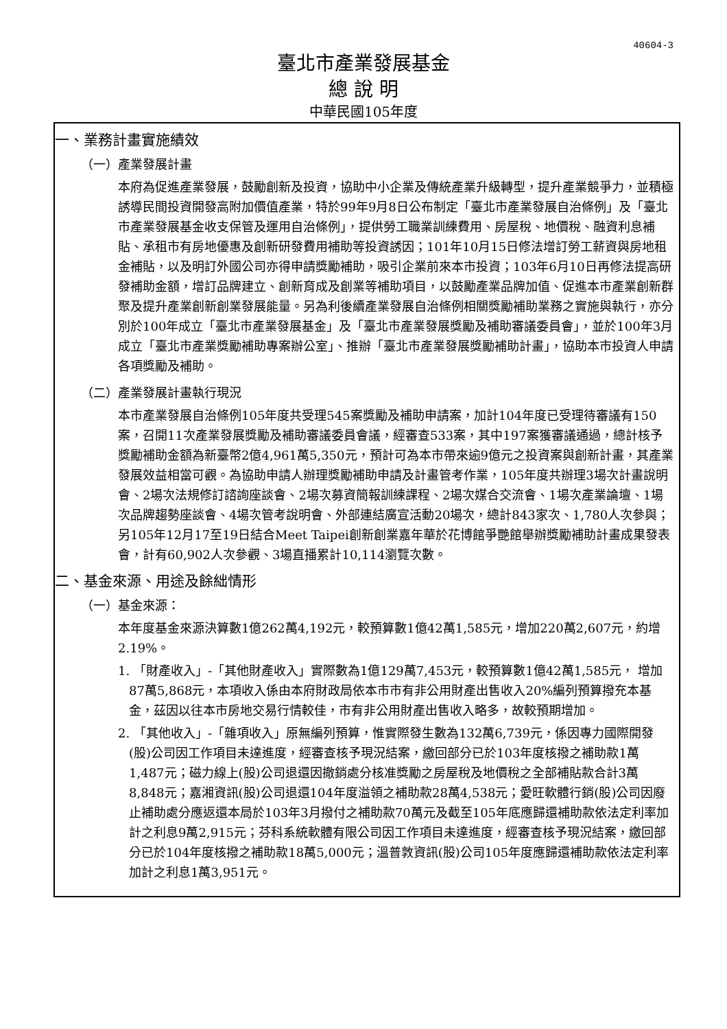40604-3
臺北市產業發展基金
總 說 明
中華民國105年度
一、業務計畫實施績效
（一）產業發展計畫
本府為促進產業發展，鼓勵創新及投資，協助中小企業及傳統產業升級轉型，提升產業競爭力，並積極誘導民間投資開發高附加價值產業，特於99年9月8日公布制定「臺北市產業發展自治條例」及「臺北市產業發展基金收支保管及運用自治條例」，提供勞工職業訓練費用、房屋稅、地價稅、融資利息補貼、承租市有房地優惠及創新研發費用補助等投資誘因；101年10月15日修法增訂勞工薪資與房地租金補貼，以及明訂外國公司亦得申請獎勵補助，吸引企業前來本市投資；103年6月10日再修法提高研發補助金額，增訂品牌建立、創新育成及創業等補助項目，以鼓勵產業品牌加值、促進本市產業創新群聚及提升產業創新創業發展能量。另為利後續產業發展自治條例相關獎勵補助業務之實施與執行，亦分別於100年成立「臺北市產業發展基金」及「臺北市產業發展獎勵及補助審議委員會」，並於100年3月成立「臺北市產業獎勵補助專案辦公室」、推辦「臺北市產業發展獎勵補助計畫」，協助本市投資人申請各項獎勵及補助。
（二）產業發展計畫執行現況
本市產業發展自治條例105年度共受理545案獎勵及補助申請案，加計104年度已受理待審議有150案，召開11次產業發展獎勵及補助審議委員會議，經審查533案，其中197案獲審議通過，總計核予獎勵補助金額為新臺幣2億4,961萬5,350元，預計可為本市帶來逾9億元之投資案與創新計畫，其產業發展效益相當可觀。為協助申請人辦理獎勵補助申請及計畫管考作業，105年度共辦理3場次計畫說明會、2場次法規修訂諮詢座談會、2場次募資簡報訓練課程、2場次媒合交流會、1場次產業論壇、1場次品牌趨勢座談會、4場次管考說明會、外部連結廣宣活動20場次，總計843家次、1,780人次參與；另105年12月17至19日結合Meet Taipei創新創業嘉年華於花博館爭艷館舉辦獎勵補助計畫成果發表會，計有60,902人次參觀、3場直播累計10,114瀏覽次數。
二、基金來源、用途及餘絀情形
（一）基金來源：
本年度基金來源決算數1億262萬4,192元，較預算數1億42萬1,585元，增加220萬2,607元，約增2.19%。
1. 「財產收入」-「其他財產收入」實際數為1億129萬7,453元，較預算數1億42萬1,585元， 增加87萬5,868元，本項收入係由本府財政局依本市市有非公用財產出售收入20%編列預算撥充本基金，茲因以往本市房地交易行情較佳，市有非公用財產出售收入略多，故較預期增加。
2. 「其他收入」-「雜項收入」原無編列預算，惟實際發生數為132萬6,739元，係因專力國際開發(股)公司因工作項目未達進度，經審查核予現況結案，繳回部分已於103年度核撥之補助款1萬1,487元；磁力線上(股)公司退還因撤銷處分核准獎勵之房屋稅及地價稅之全部補貼款合計3萬8,848元；嘉湘資訊(股)公司退還104年度溢領之補助款28萬4,538元；愛旺軟體行銷(股)公司因廢止補助處分應返還本局於103年3月撥付之補助款70萬元及截至105年底應歸還補助款依法定利率加計之利息9萬2,915元；芬科系統軟體有限公司因工作項目未達進度，經審查核予現況結案，繳回部分已於104年度核撥之補助款18萬5,000元；溫普敦資訊(股)公司105年度應歸還補助款依法定利率加計之利息1萬3,951元。